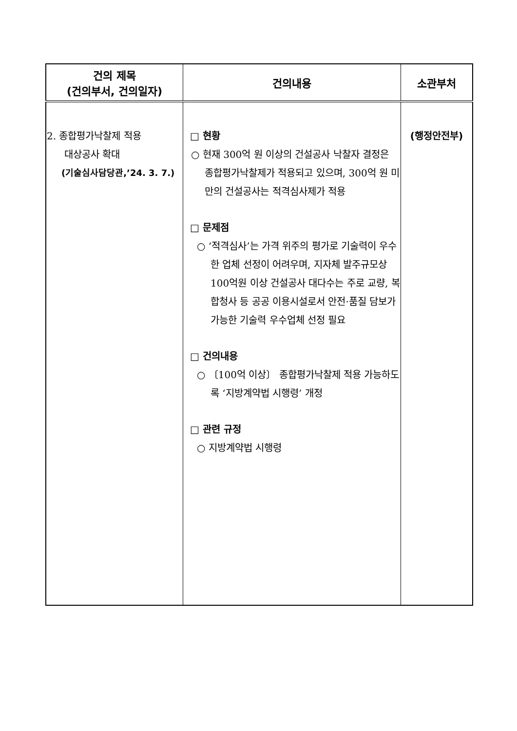| 건의 제목 (건의부서, 건의일자) | 건의내용 | 소관부처 |
| --- | --- | --- |
| 2. 종합평가낙찰제 적용 대상공사 확대 (기술심사담당관,’24. 3. 7.) | □ 현황 ○ 현재 300억 원 이상의 건설공사 낙찰자 결정은 종합평가낙찰제가 적용되고 있으며, 300억 원 미만의 건설공사는 적격심사제가 적용 □ 문제점 ○ ‘적격심사’는 가격 위주의 평가로 기술력이 우수한 업체 선정이 어려우며, 지자체 발주규모상 100억원 이상 건설공사 대다수는 주로 교량, 복합청사 등 공공 이용시설로서 안전·품질 담보가 가능한 기술력 우수업체 선정 필요 □ 건의내용 ○ 〔100억 이상〕 종합평가낙찰제 적용 가능하도록 ‘지방계약법 시행령’ 개정 □ 관련 규정 ○ 지방계약법 시행령 | (행정안전부) |